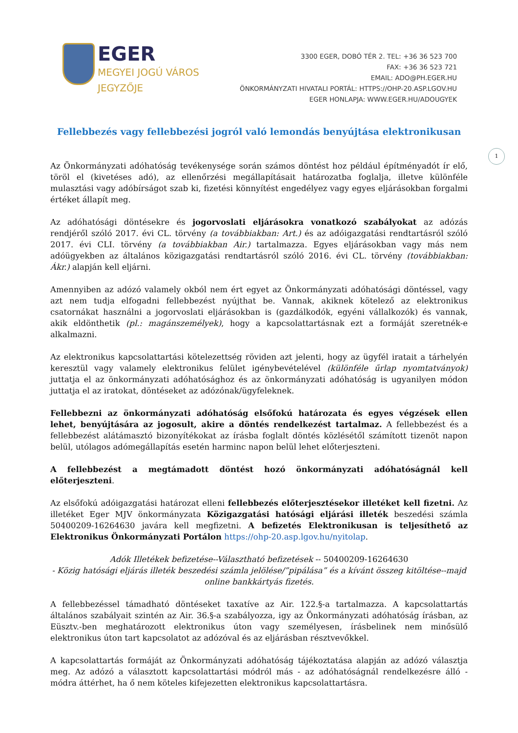1
EGER
MEGYEI JOGÚ VÁROS
JEGYZŐJE
3300 EGER, DOBÓ TÉR 2. TEL: +36 36 523 700
FAX: +36 36 523 721
EMAIL: ADO@PH.EGER.HU
ÖNKORMÁNYZATI HIVATALI PORTÁL: HTTPS://OHP-20.ASP.LGOV.HU
EGER HONLAPJA: WWW.EGER.HU/ADOUGYEK
Fellebbezés vagy fellebbezési jogról való lemondás benyújtása elektronikusan
Az Önkormányzati adóhatóság tevékenysége során számos döntést hoz például építményadót ír elő, töröl el (kivetéses adó), az ellenőrzési megállapításait határozatba foglalja, illetve különféle mulasztási vagy adóbírságot szab ki, fizetési könnyítést engedélyez vagy egyes eljárásokban forgalmi értéket állapít meg.
Az adóhatósági döntésekre és jogorvoslati eljárásokra vonatkozó szabályokat az adózás rendjéről szóló 2017. évi CL. törvény (a továbbiakban: Art.) és az adóigazgatási rendtartásról szóló 2017. évi CLI. törvény (a továbbiakban Air.) tartalmazza. Egyes eljárásokban vagy más nem adóügyekben az általános közigazgatási rendtartásról szóló 2016. évi CL. törvény (továbbiakban: Ákr.) alapján kell eljárni.
Amennyiben az adózó valamely okból nem ért egyet az Önkormányzati adóhatósági döntéssel, vagy azt nem tudja elfogadni fellebbezést nyújthat be. Vannak, akiknek kötelező az elektronikus csatornákat használni a jogorvoslati eljárásokban is (gazdálkodók, egyéni vállalkozók) és vannak, akik eldönthetik (pl.: magánszemélyek), hogy a kapcsolattartásnak ezt a formáját szeretnék-e alkalmazni.
Az elektronikus kapcsolattartási kötelezettség röviden azt jelenti, hogy az ügyfél iratait a tárhelyén keresztül vagy valamely elektronikus felület igénybevételével (különféle űrlap nyomtatványok) juttatja el az önkormányzati adóhatósághoz és az önkormányzati adóhatóság is ugyanilyen módon juttatja el az iratokat, döntéseket az adózónak/ügyfeleknek.
Fellebbezni az önkormányzati adóhatóság elsőfokú határozata és egyes végzések ellen lehet, benyújtására az jogosult, akire a döntés rendelkezést tartalmaz. A fellebbezést és a fellebbezést alátámasztó bizonyítékokat az írásba foglalt döntés közlésétől számított tizenöt napon belül, utólagos adómegállapítás esetén harminc napon belül lehet előterjeszteni.
A fellebbezést a megtámadott döntést hozó önkormányzati adóhatóságnál kell előterjeszteni.
Az elsőfokú adóigazgatási határozat elleni fellebbezés előterjesztésekor illetéket kell fizetni. Az illetéket Eger MJV önkormányzata Közigazgatási hatósági eljárási illeték beszedési számla 50400209-16264630 javára kell megfizetni. A befizetés Elektronikusan is teljesíthető az Elektronikus Önkormányzati Portálon https://ohp-20.asp.lgov.hu/nyitolap.
Adók Illetékek befizetése--Választható befizetések -- 50400209-16264630
- Közig hatósági eljárás illeték beszedési számla jelölése/”pipálása” és a kívánt összeg kitöltése--majd online bankkártyás fizetés.
A fellebbezéssel támadható döntéseket taxatíve az Air. 122.§-a tartalmazza. A kapcsolattartás általános szabályait szintén az Air. 36.§-a szabályozza, igy az Önkormányzati adóhatóság írásban, az Eüsztv.-ben meghatározott elektronikus úton vagy személyesen, írásbelinek nem minősülő elektronikus úton tart kapcsolatot az adózóval és az eljárásban résztvevőkkel.
A kapcsolattartás formáját az Önkormányzati adóhatóság tájékoztatása alapján az adózó választja meg. Az adózó a választott kapcsolattartási módról más - az adóhatóságnál rendelkezésre álló - módra áttérhet, ha ő nem köteles kifejezetten elektronikus kapcsolattartásra.